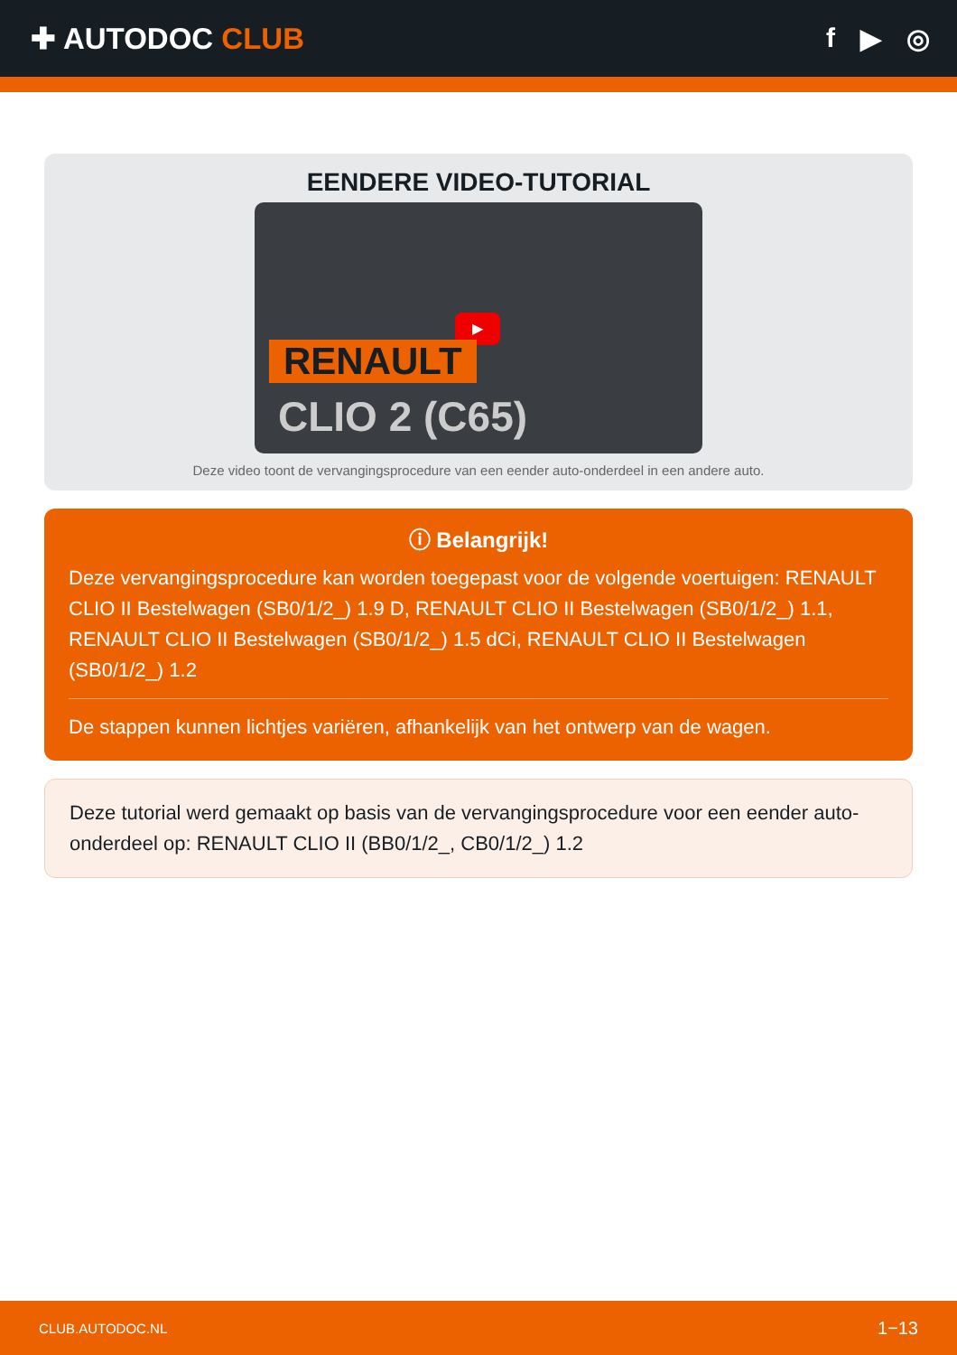✚ AUTODOC CLUB f ▶ ◎
EENDERE VIDEO-TUTORIAL
▶
RENAULT
CLIO 2 (C65)
Deze video toont de vervangingsprocedure van een eender auto-onderdeel in een andere auto.
ⓘ Belangrijk!
Deze vervangingsprocedure kan worden toegepast voor de volgende voertuigen: RENAULT CLIO II Bestelwagen (SB0/1/2_) 1.9 D, RENAULT CLIO II Bestelwagen (SB0/1/2_) 1.1, RENAULT CLIO II Bestelwagen (SB0/1/2_) 1.5 dCi, RENAULT CLIO II Bestelwagen (SB0/1/2_) 1.2
De stappen kunnen lichtjes variëren, afhankelijk van het ontwerp van de wagen.
Deze tutorial werd gemaakt op basis van de vervangingsprocedure voor een eender auto-onderdeel op: RENAULT CLIO II (BB0/1/2_, CB0/1/2_) 1.2
CLUB.AUTODOC.NL 1−13